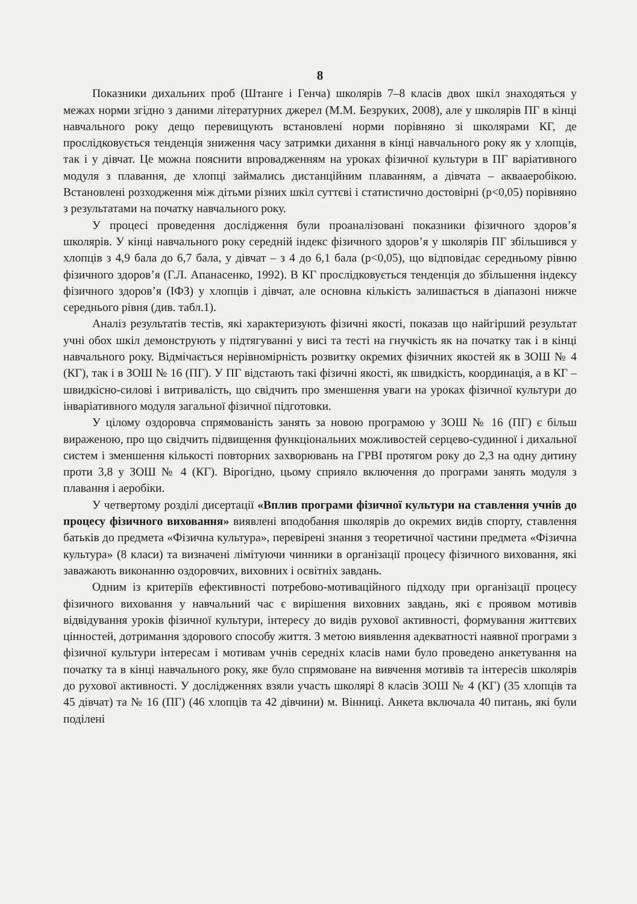8
Показники дихальних проб (Штанге і Генча) школярів 7–8 класів двох шкіл знаходяться у межах норми згідно з даними літературних джерел (М.М. Безруких, 2008), але у школярів ПГ в кінці навчального року дещо перевищують встановлені норми порівняно зі школярами КГ, де прослідковується тенденція зниження часу затримки дихання в кінці навчального року як у хлопців, так і у дівчат. Це можна пояснити впровадженням на уроках фізичної культури в ПГ варіативного модуля з плавання, де хлопці займались дистанційним плаванням, а дівчата – аквааеробікою. Встановлені розходження між дітьми різних шкіл суттєві і статистично достовірні (p<0,05) порівняно з результатами на початку навчального року.
У процесі проведення дослідження були проаналізовані показники фізичного здоров’я школярів. У кінці навчального року середній індекс фізичного здоров’я у школярів ПГ збільшився у хлопців з 4,9 бала до 6,7 бала, у дівчат – з 4 до 6,1 бала (p<0,05), що відповідає середньому рівню фізичного здоров’я (Г.Л. Апанасенко, 1992). В КГ прослідковується тенденція до збільшення індексу фізичного здоров’я (ІФЗ) у хлопців і дівчат, але основна кількість залишається в діапазоні нижче середнього рівня (див. табл.1).
Аналіз результатів тестів, які характеризують фізичні якості, показав що найгірший результат учні обох шкіл демонструють у підтягуванні у висі та тесті на гнучкість як на початку так і в кінці навчального року. Відмічається нерівномірність розвитку окремих фізичних якостей як в ЗОШ № 4 (КГ), так і в ЗОШ № 16 (ПГ). У ПГ відстають такі фізичні якості, як швидкість, координація, а в КГ – швидкісно-силові і витривалість, що свідчить про зменшення уваги на уроках фізичної культури до інваріативного модуля загальної фізичної підготовки.
У цілому оздоровча спрямованість занять за новою програмою у ЗОШ № 16 (ПГ) є більш вираженою, про що свідчить підвищення функціональних можливостей серцево-судинної і дихальної систем і зменшення кількості повторних захворювань на ГРВІ протягом року до 2,3 на одну дитину проти 3,8 у ЗОШ № 4 (КГ). Вірогідно, цьому сприяло включення до програми занять модуля з плавання і аеробіки.
У четвертому розділі дисертації «Вплив програми фізичної культури на ставлення учнів до процесу фізичного виховання» виявлені вподобання школярів до окремих видів спорту, ставлення батьків до предмета «Фізична культура», перевірені знання з теоретичної частини предмета «Фізична культура» (8 класи) та визначені лімітуючи чинники в організації процесу фізичного виховання, які заважають виконанню оздоровчих, виховних і освітніх завдань.
Одним із критеріїв ефективності потребово-мотиваційного підходу при організації процесу фізичного виховання у навчальний час є вирішення виховних завдань, які є проявом мотивів відвідування уроків фізичної культури, інтересу до видів рухової активності, формування життєвих цінностей, дотримання здорового способу життя. З метою виявлення адекватності наявної програми з фізичної культури інтересам і мотивам учнів середніх класів нами було проведено анкетування на початку та в кінці навчального року, яке було спрямоване на вивчення мотивів та інтересів школярів до рухової активності. У дослідженнях взяли участь школярі 8 класів ЗОШ № 4 (КГ) (35 хлопців та 45 дівчат) та № 16 (ПГ) (46 хлопців та 42 дівчини) м. Вінниці. Анкета включала 40 питань, які були поділені